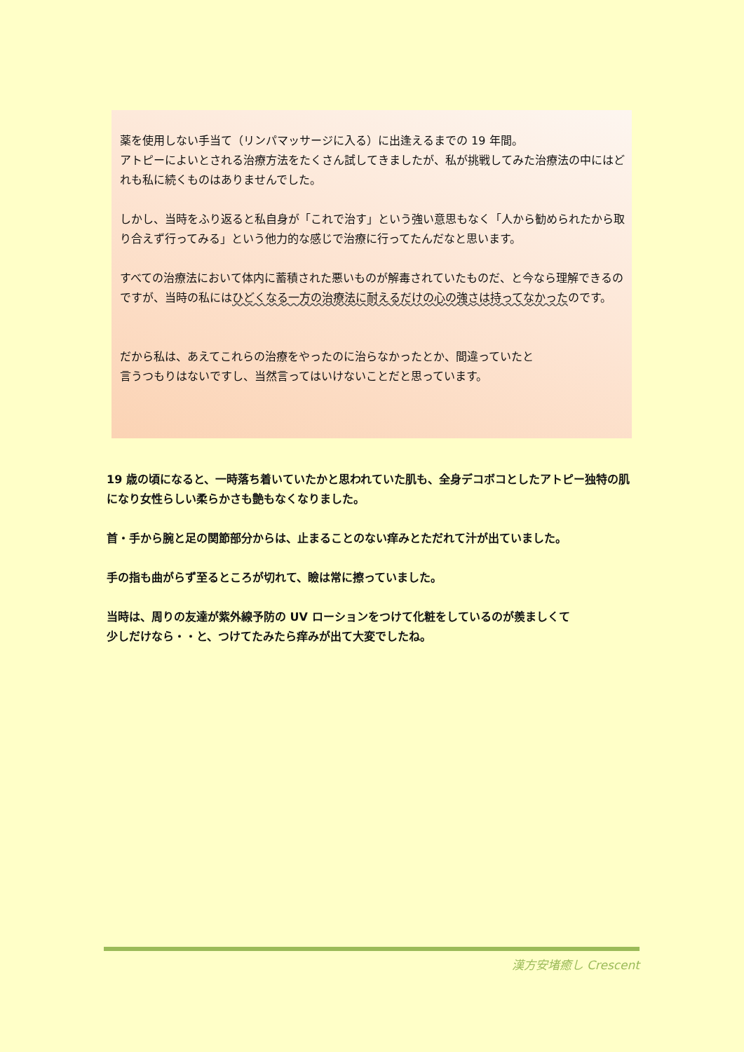薬を使用しない手当て（リンパマッサージに入る）に出逢えるまでの 19 年間。
アトピーによいとされる治療方法をたくさん試してきましたが、私が挑戦してみた治療法の中にはどれも私に続くものはありませんでした。
しかし、当時をふり返ると私自身が「これで治す」という強い意思もなく「人から勧められたから取り合えず行ってみる」という他力的な感じで治療に行ってたんだなと思います。
すべての治療法において体内に蓄積された悪いものが解毒されていたものだ、と今なら理解できるのですが、当時の私にはひどくなる一方の治療法に耐えるだけの心の強さは持ってなかったのです。
だから私は、あえてこれらの治療をやったのに治らなかったとか、間違っていたと
言うつもりはないですし、当然言ってはいけないことだと思っています。
19 歳の頃になると、一時落ち着いていたかと思われていた肌も、全身デコボコとしたアトピー独特の肌になり女性らしい柔らかさも艶もなくなりました。
首・手から腕と足の関節部分からは、止まることのない痒みとただれて汁が出ていました。
手の指も曲がらず至るところが切れて、瞼は常に擦っていました。
当時は、周りの友達が紫外線予防の UV ローションをつけて化粧をしているのが羨ましくて
少しだけなら・・と、つけてたみたら痒みが出て大変でしたね。
漢方安堵癒し Crescent